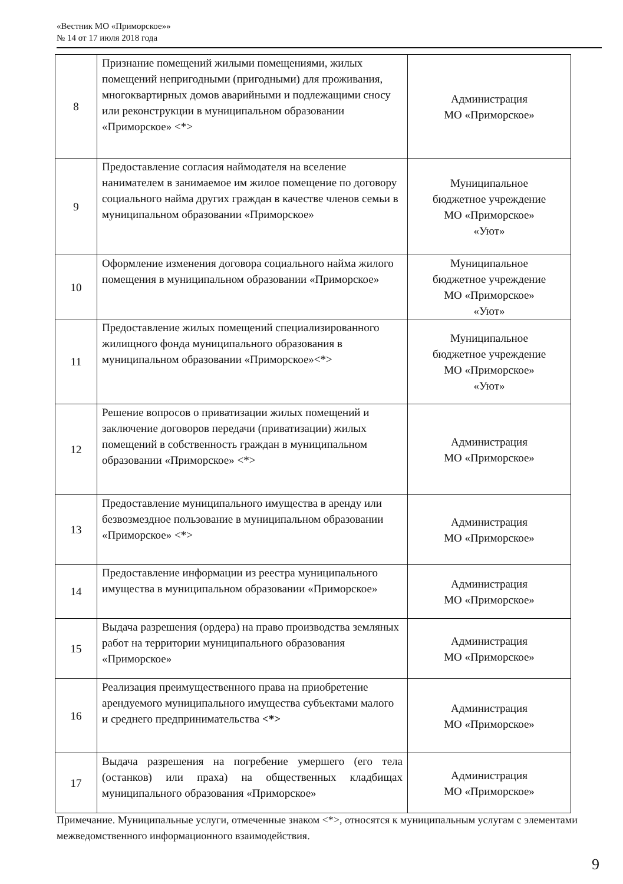«Вестник МО «Приморское»»
№ 14 от 17 июля 2018 года
| 8 | Признание помещений жилыми помещениями, жилых помещений непригодными (пригодными) для проживания, многоквартирных домов аварийными и подлежащими сносу или реконструкции в муниципальном образовании «Приморское» <*> | Администрация МО «Приморское» |
| 9 | Предоставление согласия наймодателя на вселение нанимателем в занимаемое им жилое помещение по договору социального найма других граждан в качестве членов семьи в муниципальном образовании «Приморское» | Муниципальное бюджетное учреждение МО «Приморское» «Уют» |
| 10 | Оформление изменения договора социального найма жилого помещения в муниципальном образовании «Приморское» | Муниципальное бюджетное учреждение МО «Приморское» «Уют» |
| 11 | Предоставление жилых помещений специализированного жилищного фонда муниципального образования в муниципальном образовании «Приморское»<*> | Муниципальное бюджетное учреждение МО «Приморское» «Уют» |
| 12 | Решение вопросов о приватизации жилых помещений и заключение договоров передачи (приватизации) жилых помещений в собственность граждан в муниципальном образовании «Приморское» <*> | Администрация МО «Приморское» |
| 13 | Предоставление муниципального имущества в аренду или безвозмездное пользование в муниципальном образовании «Приморское» <*> | Администрация МО «Приморское» |
| 14 | Предоставление информации из реестра муниципального имущества в муниципальном образовании «Приморское» | Администрация МО «Приморское» |
| 15 | Выдача разрешения (ордера) на право производства земляных работ на территории муниципального образования «Приморское» | Администрация МО «Приморское» |
| 16 | Реализация преимущественного права на приобретение арендуемого муниципального имущества субъектами малого и среднего предпринимательства <*> | Администрация МО «Приморское» |
| 17 | Выдача разрешения на погребение умершего (его тела (останков) или праха) на общественных кладбищах муниципального образования «Приморское» | Администрация МО «Приморское» |
Примечание. Муниципальные услуги, отмеченные знаком <*>, относятся к муниципальным услугам с элементами межведомственного информационного взаимодействия.
9